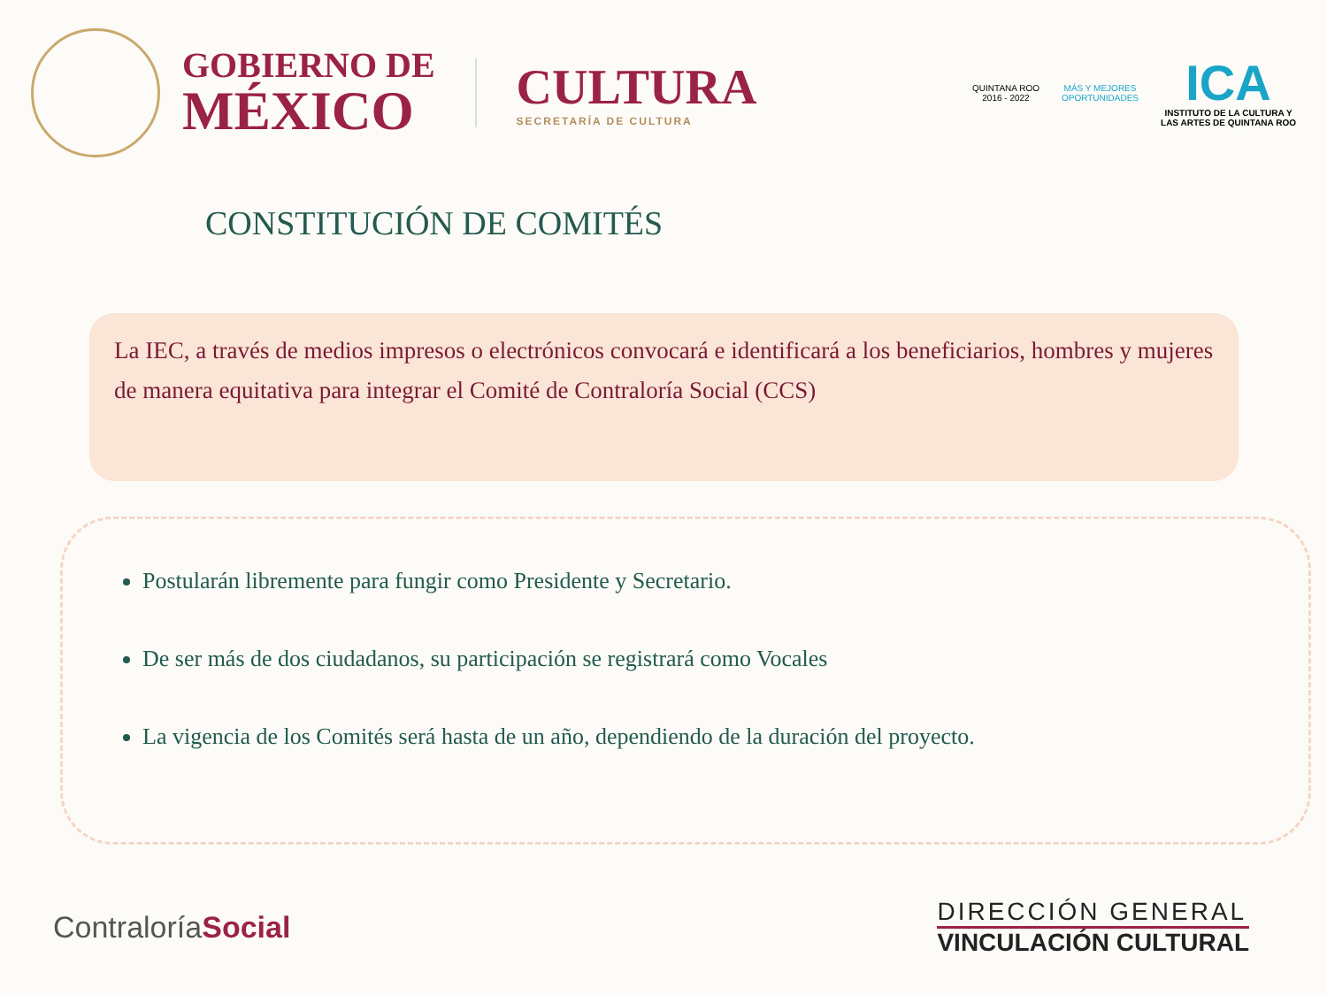GOBIERNO DE
MÉXICO
CULTURA
SECRETARÍA DE CULTURA
QUINTANA ROO
2016 - 2022
MÁS Y MEJORES
OPORTUNIDADES
ICA
INSTITUTO DE LA CULTURA Y
LAS ARTES DE QUINTANA ROO
CONSTITUCIÓN DE COMITÉS
La IEC, a través de medios impresos o electrónicos convocará e identificará a los beneficiarios, hombres y mujeres de manera equitativa para integrar el Comité de Contraloría Social (CCS)
Postularán libremente para fungir como Presidente y Secretario.
De ser más de dos ciudadanos, su participación se registrará como Vocales
La vigencia de los Comités será hasta de un año, dependiendo de la duración del proyecto.
ContraloríaSocial
DIRECCIÓN GENERAL
VINCULACIÓN CULTURAL